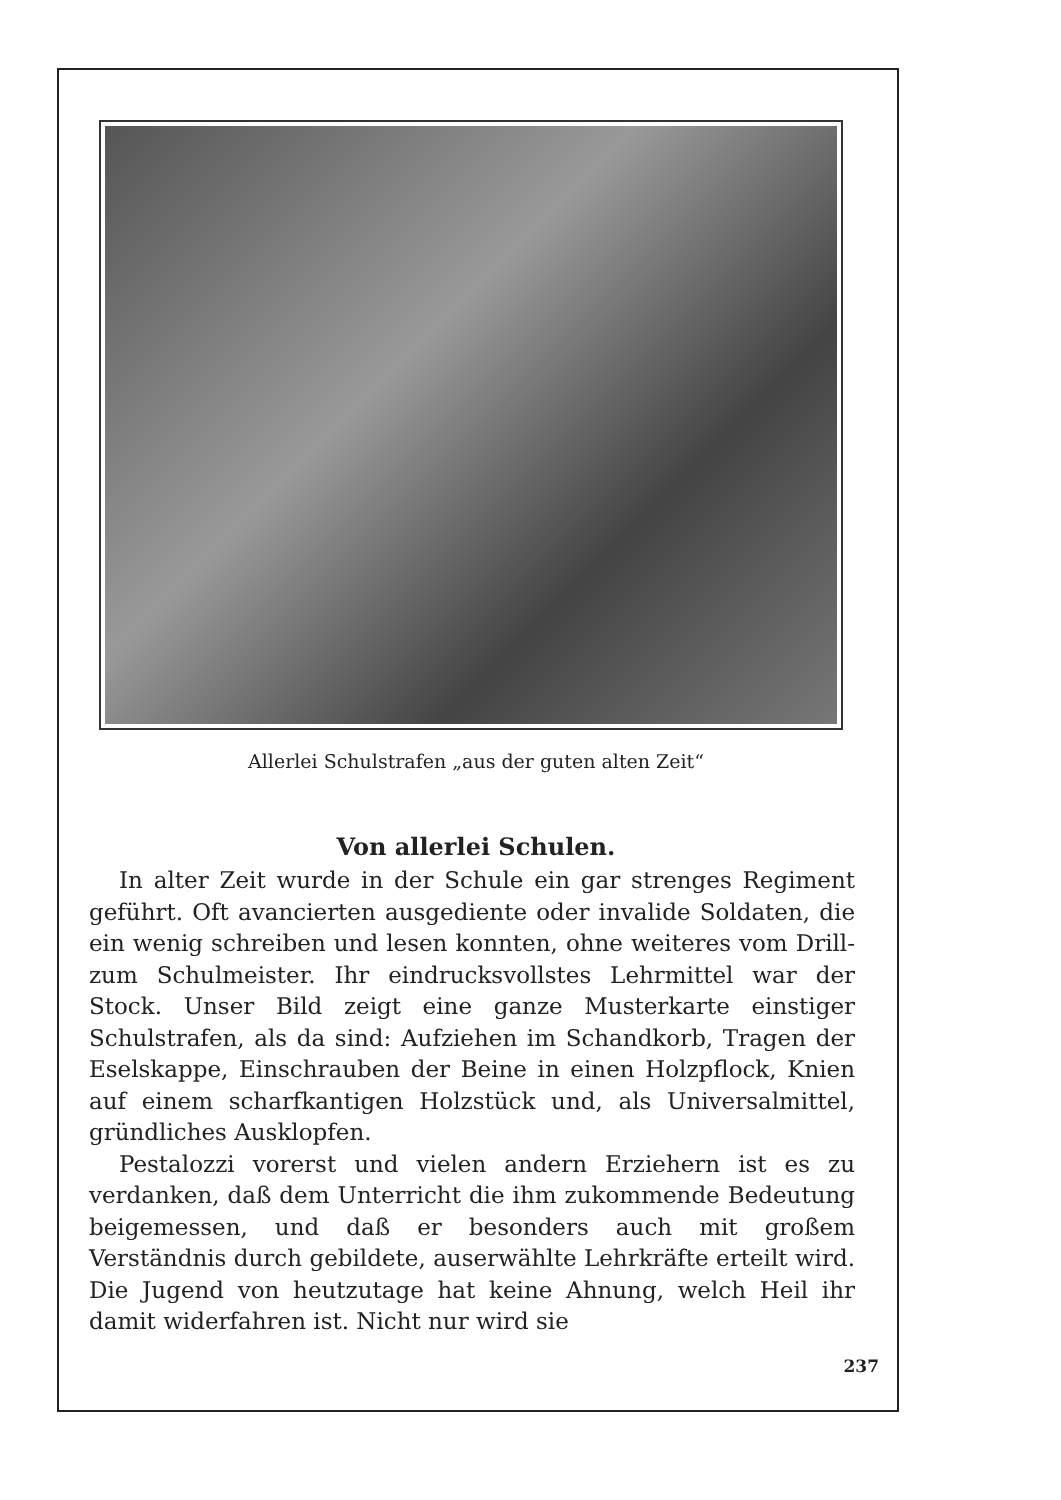Allerlei Schulstrafen „aus der guten alten Zeit“
Von allerlei Schulen.
In alter Zeit wurde in der Schule ein gar strenges Regiment geführt. Oft avancierten ausgediente oder invalide Soldaten, die ein wenig schreiben und lesen konnten, ohne weiteres vom Drill- zum Schulmeister. Ihr eindrucksvollstes Lehrmittel war der Stock. Unser Bild zeigt eine ganze Musterkarte einstiger Schulstrafen, als da sind: Aufziehen im Schandkorb, Tragen der Eselskappe, Einschrauben der Beine in einen Holzpflock, Knien auf einem scharfkantigen Holzstück und, als Universalmittel, gründliches Ausklopfen.
Pestalozzi vorerst und vielen andern Erziehern ist es zu verdanken, daß dem Unterricht die ihm zukommende Bedeutung beigemessen, und daß er besonders auch mit großem Verständnis durch gebildete, auserwählte Lehrkräfte erteilt wird. Die Jugend von heutzutage hat keine Ahnung, welch Heil ihr damit widerfahren ist. Nicht nur wird sie
237